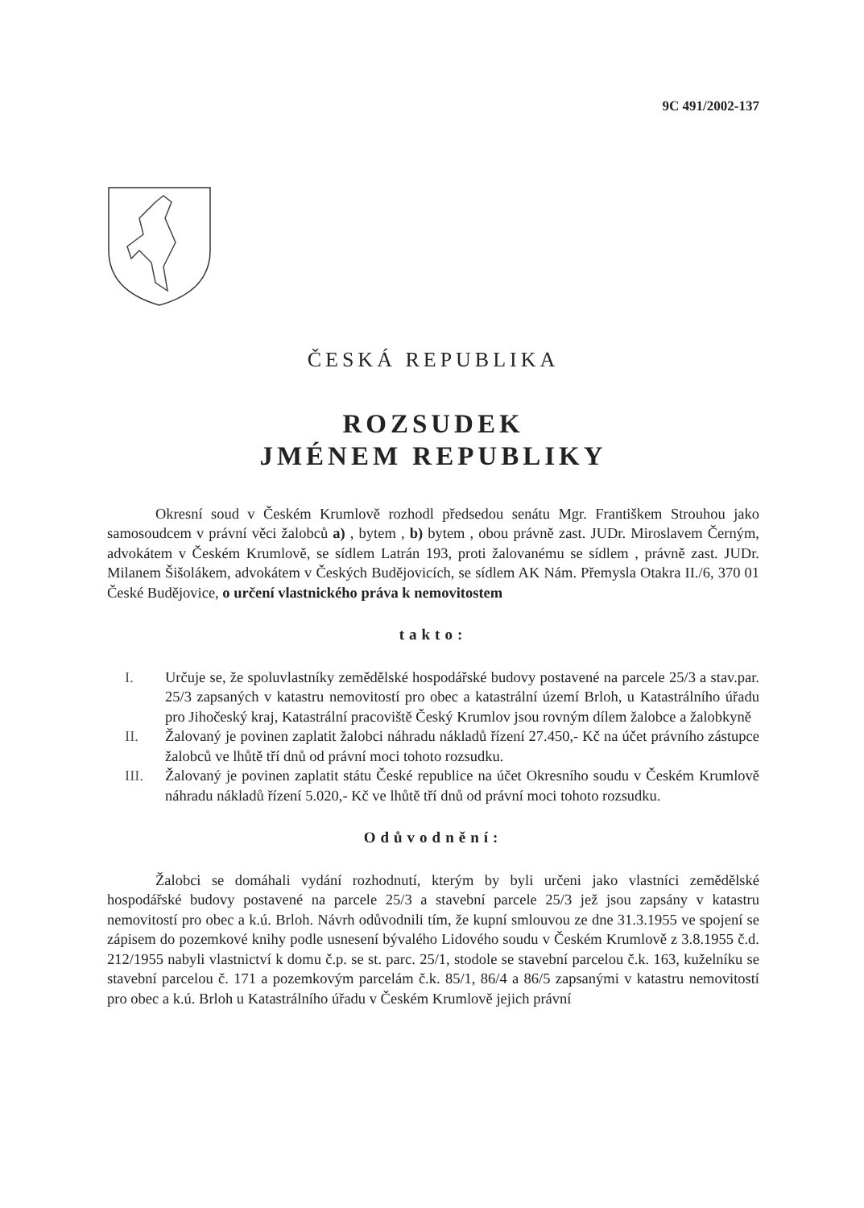9C 491/2002-137
ČESKÁ REPUBLIKA
ROZSUDEK
JMÉNEM REPUBLIKY
Okresní soud v Českém Krumlově rozhodl předsedou senátu Mgr. Františkem Strouhou jako samosoudcem v právní věci žalobců a) , bytem , b) bytem , obou právně zast. JUDr. Miroslavem Černým, advokátem v Českém Krumlově, se sídlem Latrán 193, proti žalovanému se sídlem , právně zast. JUDr. Milanem Šišolákem, advokátem v Českých Budějovicích, se sídlem AK Nám. Přemysla Otakra II./6, 370 01 České Budějovice, o určení vlastnického práva k nemovitostem
takto:
I. Určuje se, že spoluvlastníky zemědělské hospodářské budovy postavené na parcele 25/3 a stav.par. 25/3 zapsaných v katastru nemovitostí pro obec a katastrální území Brloh, u Katastrálního úřadu pro Jihočeský kraj, Katastrální pracoviště Český Krumlov jsou rovným dílem žalobce a žalobkyně
II. Žalovaný je povinen zaplatit žalobci náhradu nákladů řízení 27.450,- Kč na účet právního zástupce žalobců ve lhůtě tří dnů od právní moci tohoto rozsudku.
III. Žalovaný je povinen zaplatit státu České republice na účet Okresního soudu v Českém Krumlově náhradu nákladů řízení 5.020,- Kč ve lhůtě tří dnů od právní moci tohoto rozsudku.
Odůvodnění:
Žalobci se domáhali vydání rozhodnutí, kterým by byli určeni jako vlastníci zemědělské hospodářské budovy postavené na parcele 25/3 a stavební parcele 25/3 jež jsou zapsány v katastru nemovitostí pro obec a k.ú. Brloh. Návrh odůvodnili tím, že kupní smlouvou ze dne 31.3.1955 ve spojení se zápisem do pozemkové knihy podle usnesení bývalého Lidového soudu v Českém Krumlově z 3.8.1955 č.d. 212/1955 nabyli vlastnictví k domu č.p. se st. parc. 25/1, stodole se stavební parcelou č.k. 163, kuželníku se stavební parcelou č. 171 a pozemkovým parcelám č.k. 85/1, 86/4 a 86/5 zapsanými v katastru nemovitostí pro obec a k.ú. Brloh u Katastrálního úřadu v Českém Krumlově jejich právní